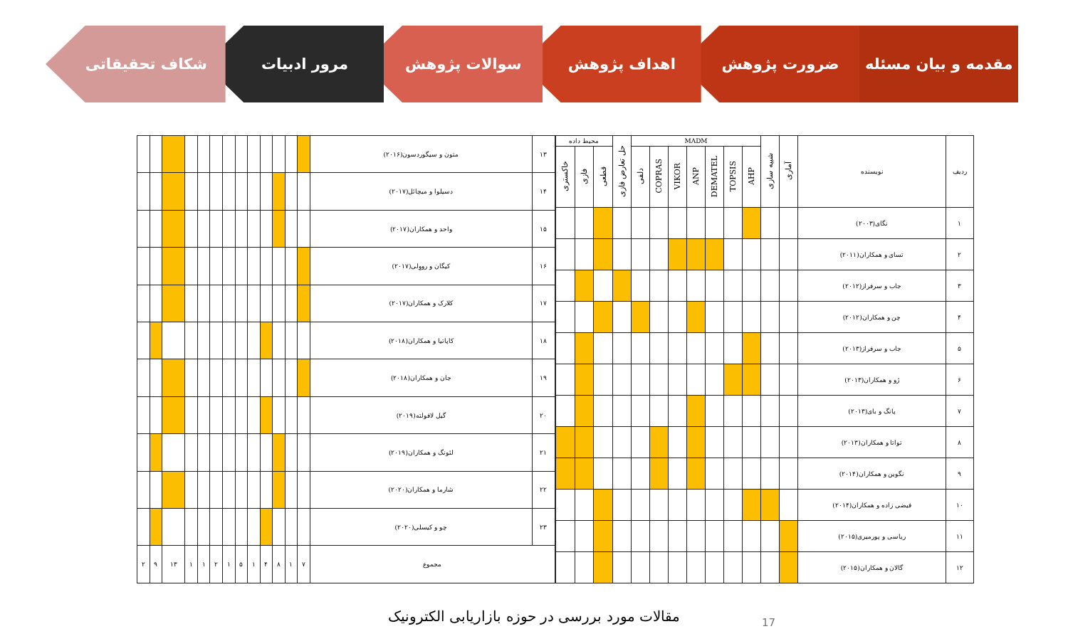مقدمه و بیان مسئله ضرورت پژوهش اهداف پژوهش سوالات پژوهش مرور ادبیات شکاف تحقیقاتی
| ردیف | نویسنده | آماری | شبیه سازی | MADM | | | | | | | حل تعارض فازی | محیط داده | | |
| --- | --- | --- | --- | --- | --- | --- | --- | --- | --- | --- | --- | --- | --- | --- |
| | | | | AHP | TOPSIS | DEMATEL | ANP | VIKOR | COPRAS | دلفی | | قطعی | فازی | خاکستری |
| ۱ | نگای(۲۰۰۳) | | | | | | | | | | | | | |
| ۲ | تسای و همکاران(۲۰۱۱) | | | | | | | | | | | | | |
| ۳ | جاب و سرفراز(۲۰۱۲) | | | | | | | | | | | | | |
| ۴ | چن و همکاران(۲۰۱۲) | | | | | | | | | | | | | |
| ۵ | جاب و سرفراز(۲۰۱۳) | | | | | | | | | | | | | |
| ۶ | ژو و همکاران(۲۰۱۳) | | | | | | | | | | | | | |
| ۷ | پانگ و بای(۲۰۱۳) | | | | | | | | | | | | | |
| ۸ | تواتا و همکاران(۲۰۱۳) | | | | | | | | | | | | | |
| ۹ | نگوین و همکاران(۲۰۱۴) | | | | | | | | | | | | | |
| ۱۰ | فیضی زاده و همکاران(۲۰۱۴) | | | | | | | | | | | | | |
| ۱۱ | ریاسی و پورمیری(۲۰۱۵) | | | | | | | | | | | | | |
| ۱۲ | گالان و همکاران(۲۰۱۵) | | | | | | | | | | | | | |
| ۱۳ | متون و سیگوردسون(۲۰۱۶) | | | | | | | | | | | | | |
| ۱۴ | دسیلوا و میچائل(۲۰۱۷) | | | | | | | | | | | | | |
| ۱۵ | واحد و همکاران(۲۰۱۷) | | | | | | | | | | | | | |
| ۱۶ | کیگان و رووِلی(۲۰۱۷) | | | | | | | | | | | | | |
| ۱۷ | کلارک و همکاران(۲۰۱۷) | | | | | | | | | | | | | |
| ۱۸ | کاپاتیا و همکاران(۲۰۱۸) | | | | | | | | | | | | | |
| ۱۹ | جان و همکاران(۲۰۱۸) | | | | | | | | | | | | | |
| ۲۰ | گیل لافولته(۲۰۱۹) | | | | | | | | | | | | | |
| ۲۱ | لئونگ و همکاران(۲۰۱۹) | | | | | | | | | | | | | |
| ۲۲ | شارما و همکاران(۲۰۲۰) | | | | | | | | | | | | | |
| ۲۳ | چو و کیسلی(۲۰۲۰) | | | | | | | | | | | | | |
| مجموع | | ۷ | ۱ | ۸ | ۴ | ۱ | ۵ | ۱ | ۲ | ۱ | ۱ | ۱۳ | ۹ | ۲ |
مقالات مورد بررسی در حوزه بازاریابی الکترونیک 17